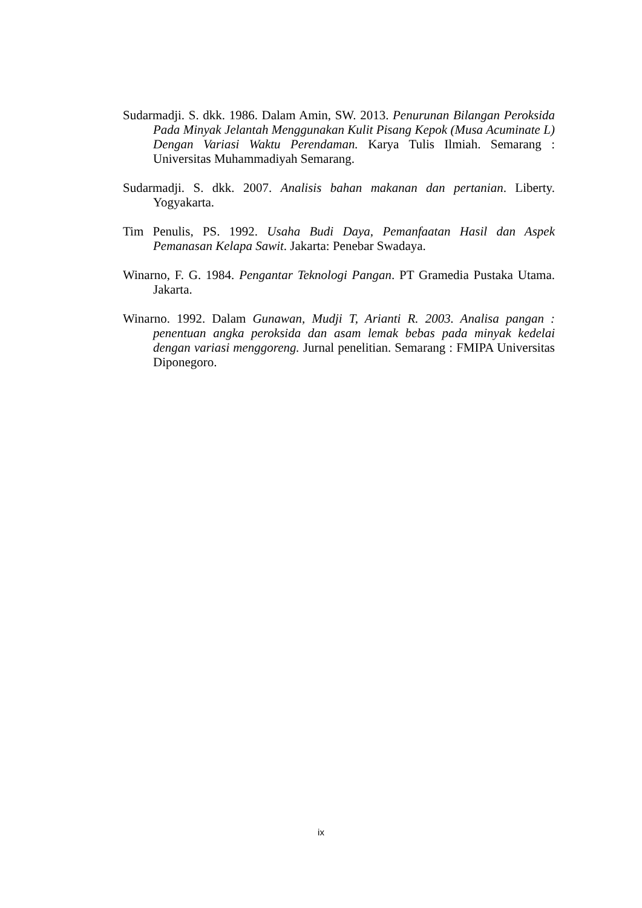Sudarmadji. S. dkk. 1986. Dalam Amin, SW. 2013. Penurunan Bilangan Peroksida Pada Minyak Jelantah Menggunakan Kulit Pisang Kepok (Musa Acuminate L) Dengan Variasi Waktu Perendaman. Karya Tulis Ilmiah. Semarang : Universitas Muhammadiyah Semarang.
Sudarmadji. S. dkk. 2007. Analisis bahan makanan dan pertanian. Liberty. Yogyakarta.
Tim Penulis, PS. 1992. Usaha Budi Daya, Pemanfaatan Hasil dan Aspek Pemanasan Kelapa Sawit. Jakarta: Penebar Swadaya.
Winarno, F. G. 1984. Pengantar Teknologi Pangan. PT Gramedia Pustaka Utama. Jakarta.
Winarno. 1992. Dalam Gunawan, Mudji T, Arianti R. 2003. Analisa pangan : penentuan angka peroksida dan asam lemak bebas pada minyak kedelai dengan variasi menggoreng. Jurnal penelitian. Semarang : FMIPA Universitas Diponegoro.
ix